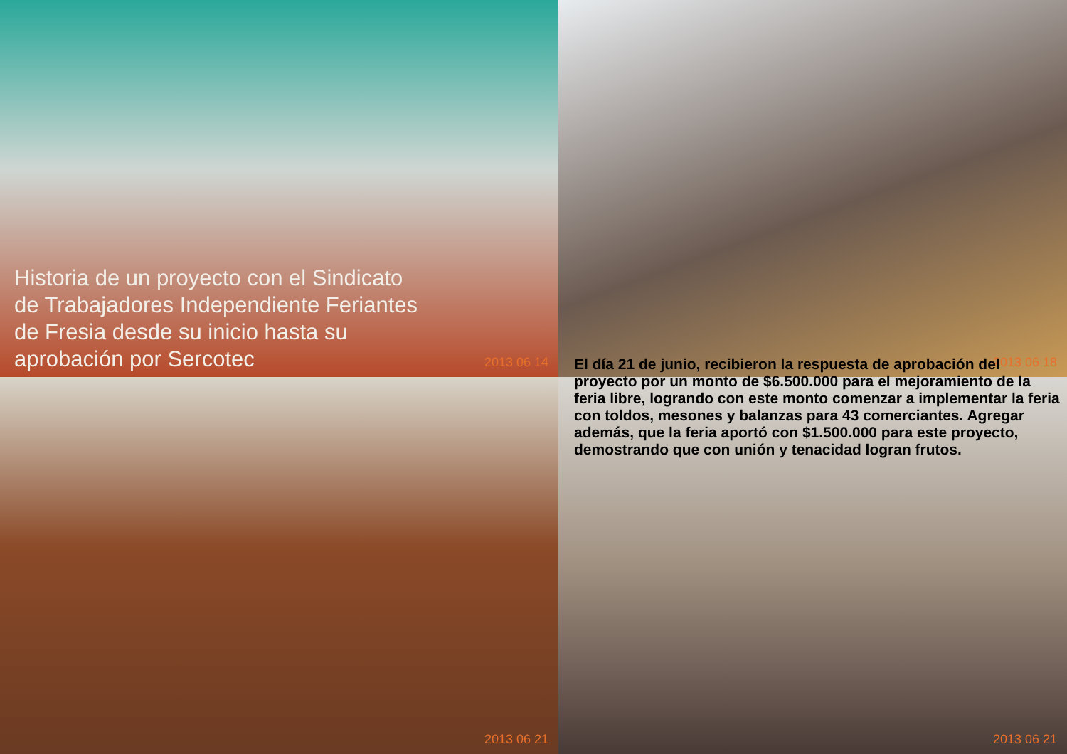Historia de un proyecto con el Sindicato
de Trabajadores Independiente Feriantes
de Fresia desde su inicio hasta su
aprobación por Sercotec
2013 06 14
2013 06 18
2013 06 21
El día 21 de junio, recibieron la respuesta de aprobación del proyecto por un monto de $6.500.000 para el mejoramiento de la feria libre, logrando con este monto comenzar a implementar la feria con toldos, mesones y balanzas para 43 comerciantes. Agregar además, que la feria aportó con $1.500.000 para este proyecto, demostrando que con unión y tenacidad logran frutos.
2013 06 21